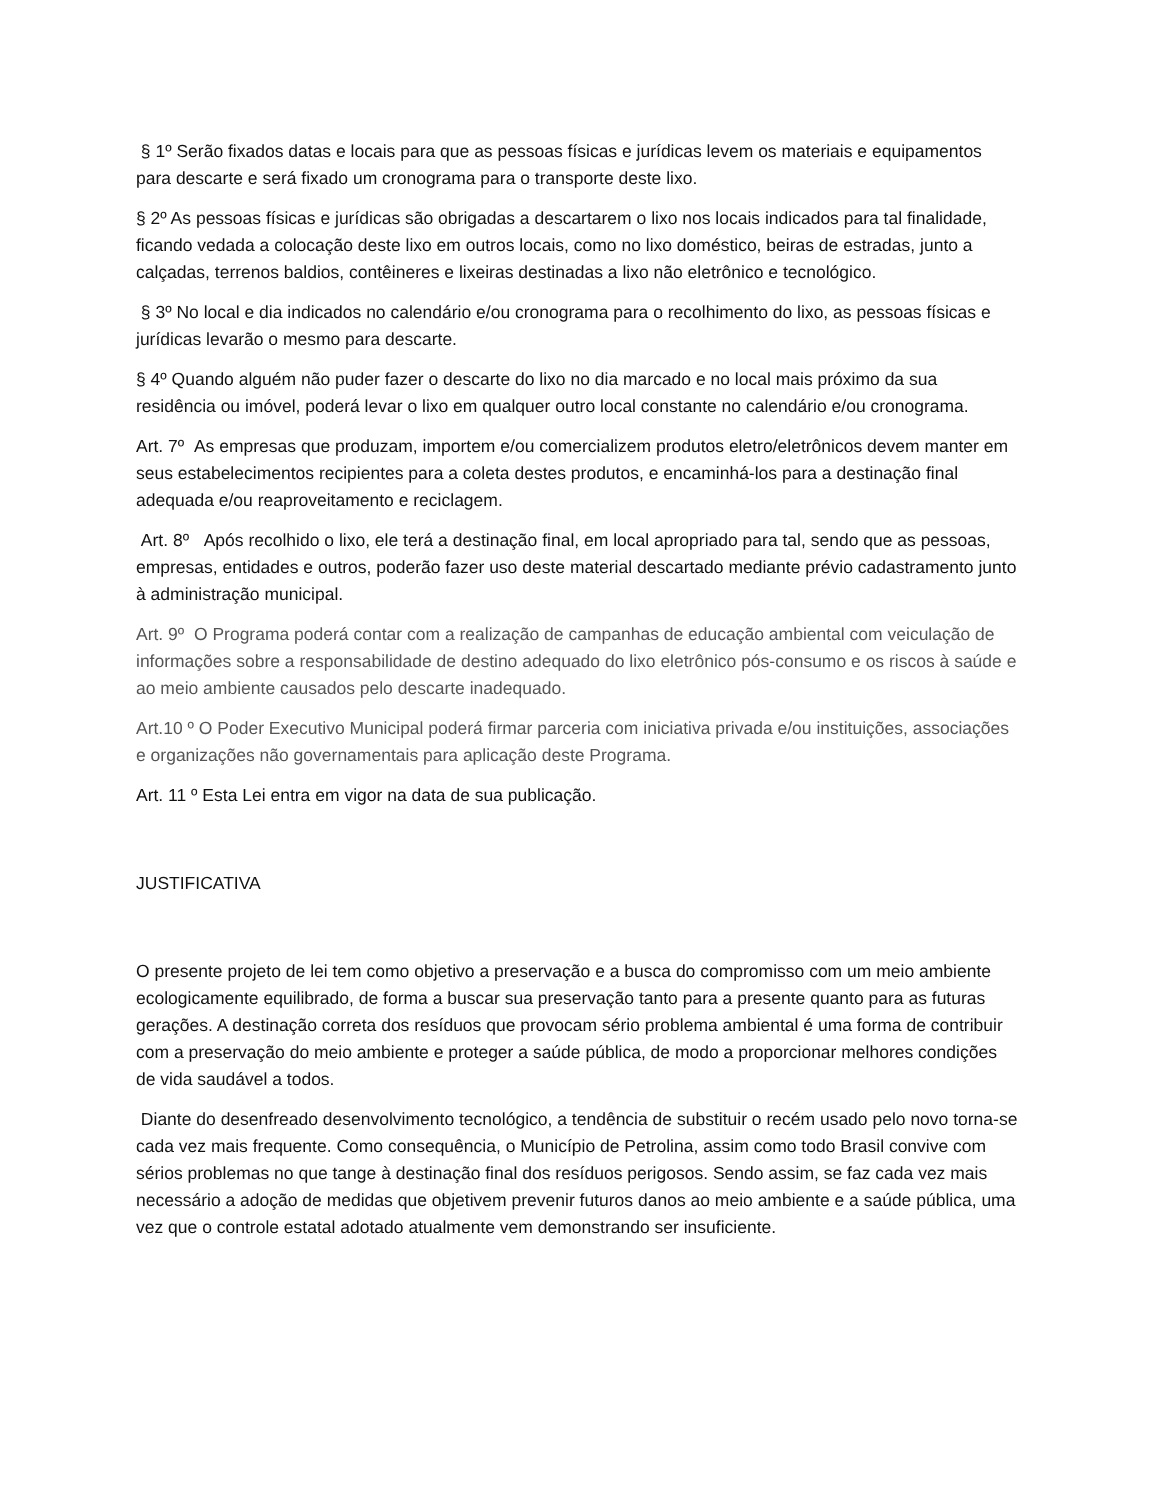§ 1º Serão fixados datas e locais para que as pessoas físicas e jurídicas levem os materiais e equipamentos para descarte e será fixado um cronograma para o transporte deste lixo.
§ 2º As pessoas físicas e jurídicas são obrigadas a descartarem o lixo nos locais indicados para tal finalidade, ficando vedada a colocação deste lixo em outros locais, como no lixo doméstico, beiras de estradas, junto a calçadas, terrenos baldios, contêineres e lixeiras destinadas a lixo não eletrônico e tecnológico.
§ 3º No local e dia indicados no calendário e/ou cronograma para o recolhimento do lixo, as pessoas físicas e jurídicas levarão o mesmo para descarte.
§ 4º Quando alguém não puder fazer o descarte do lixo no dia marcado e no local mais próximo da sua residência ou imóvel, poderá levar o lixo em qualquer outro local constante no calendário e/ou cronograma.
Art. 7º As empresas que produzam, importem e/ou comercializem produtos eletro/eletrônicos devem manter em seus estabelecimentos recipientes para a coleta destes produtos, e encaminhá-los para a destinação final adequada e/ou reaproveitamento e reciclagem.
Art. 8º Após recolhido o lixo, ele terá a destinação final, em local apropriado para tal, sendo que as pessoas, empresas, entidades e outros, poderão fazer uso deste material descartado mediante prévio cadastramento junto à administração municipal.
Art. 9º O Programa poderá contar com a realização de campanhas de educação ambiental com veiculação de informações sobre a responsabilidade de destino adequado do lixo eletrônico pós-consumo e os riscos à saúde e ao meio ambiente causados pelo descarte inadequado.
Art.10 º O Poder Executivo Municipal poderá firmar parceria com iniciativa privada e/ou instituições, associações e organizações não governamentais para aplicação deste Programa.
Art. 11 º Esta Lei entra em vigor na data de sua publicação.
JUSTIFICATIVA
O presente projeto de lei tem como objetivo a preservação e a busca do compromisso com um meio ambiente ecologicamente equilibrado, de forma a buscar sua preservação tanto para a presente quanto para as futuras gerações. A destinação correta dos resíduos que provocam sério problema ambiental é uma forma de contribuir com a preservação do meio ambiente e proteger a saúde pública, de modo a proporcionar melhores condições de vida saudável a todos.
Diante do desenfreado desenvolvimento tecnológico, a tendência de substituir o recém usado pelo novo torna-se cada vez mais frequente. Como consequência, o Município de Petrolina, assim como todo Brasil convive com sérios problemas no que tange à destinação final dos resíduos perigosos. Sendo assim, se faz cada vez mais necessário a adoção de medidas que objetivem prevenir futuros danos ao meio ambiente e a saúde pública, uma vez que o controle estatal adotado atualmente vem demonstrando ser insuficiente.